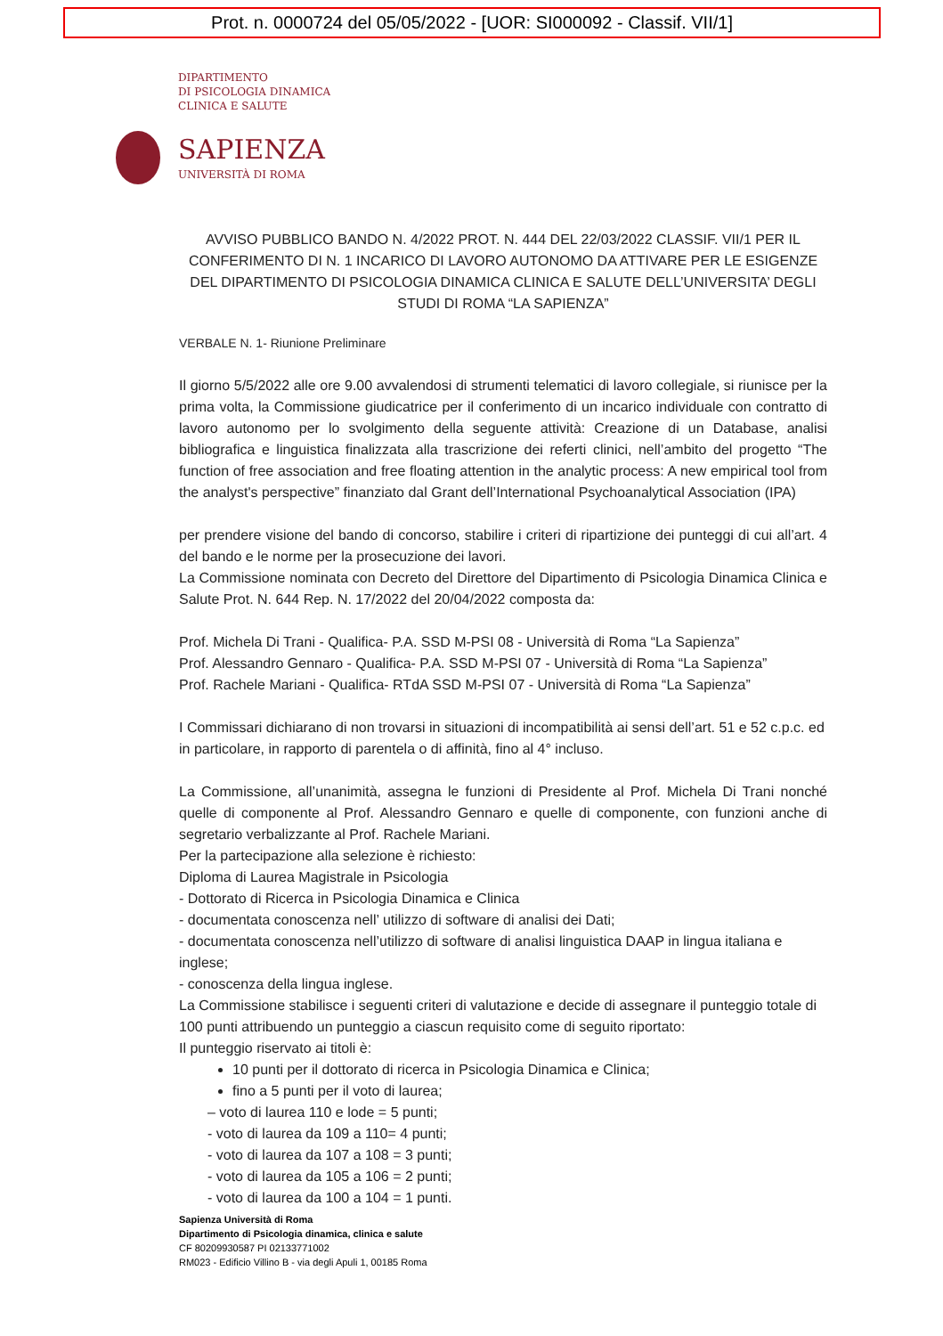Prot. n. 0000724 del 05/05/2022 - [UOR: SI000092 - Classif. VII/1]
DIPARTIMENTO
DI PSICOLOGIA DINAMICA
CLINICA E SALUTE
SAPIENZA
UNIVERSITÀ DI ROMA
AVVISO PUBBLICO BANDO N. 4/2022 PROT. N. 444 DEL 22/03/2022 CLASSIF. VII/1 PER IL CONFERIMENTO DI N. 1 INCARICO DI LAVORO AUTONOMO DA ATTIVARE PER LE ESIGENZE DEL DIPARTIMENTO DI PSICOLOGIA DINAMICA CLINICA E SALUTE DELL’UNIVERSITA’ DEGLI STUDI DI ROMA “LA SAPIENZA”
VERBALE N. 1- Riunione Preliminare
Il giorno 5/5/2022 alle ore 9.00 avvalendosi di strumenti telematici di lavoro collegiale, si riunisce per la prima volta, la Commissione giudicatrice per il conferimento di un incarico individuale con contratto di lavoro autonomo per lo svolgimento della seguente attività: Creazione di un Database, analisi bibliografica e linguistica finalizzata alla trascrizione dei referti clinici, nell’ambito del progetto “The function of free association and free floating attention in the analytic process: A new empirical tool from the analyst's perspective” finanziato dal Grant dell’International Psychoanalytical Association (IPA)
per prendere visione del bando di concorso, stabilire i criteri di ripartizione dei punteggi di cui all’art. 4 del bando e le norme per la prosecuzione dei lavori.
La Commissione nominata con Decreto del Direttore del Dipartimento di Psicologia Dinamica Clinica e Salute Prot. N. 644 Rep. N. 17/2022 del 20/04/2022 composta da:
Prof. Michela Di Trani - Qualifica- P.A. SSD M-PSI 08 - Università di Roma “La Sapienza”
Prof. Alessandro Gennaro - Qualifica- P.A. SSD M-PSI 07 - Università di Roma “La Sapienza”
Prof. Rachele Mariani - Qualifica- RTdA SSD M-PSI 07 - Università di Roma “La Sapienza”
I Commissari dichiarano di non trovarsi in situazioni di incompatibilità ai sensi dell’art. 51 e 52 c.p.c. ed in particolare, in rapporto di parentela o di affinità, fino al 4° incluso.
La Commissione, all’unanimità, assegna le funzioni di Presidente al Prof. Michela Di Trani nonché quelle di componente al Prof. Alessandro Gennaro e quelle di componente, con funzioni anche di segretario verbalizzante al Prof. Rachele Mariani.
Per la partecipazione alla selezione è richiesto:
Diploma di Laurea Magistrale in Psicologia
- Dottorato di Ricerca in Psicologia Dinamica e Clinica
- documentata conoscenza nell’ utilizzo di software di analisi dei Dati;
- documentata conoscenza nell’utilizzo di software di analisi linguistica DAAP in lingua italiana e inglese;
- conoscenza della lingua inglese.
La Commissione stabilisce i seguenti criteri di valutazione e decide di assegnare il punteggio totale di 100 punti attribuendo un punteggio a ciascun requisito come di seguito riportato:
Il punteggio riservato ai titoli è:
10 punti per il dottorato di ricerca in Psicologia Dinamica e Clinica;
fino a 5 punti per il voto di laurea;
– voto di laurea 110 e lode = 5 punti;
- voto di laurea da 109 a 110= 4 punti;
- voto di laurea da 107 a 108 = 3 punti;
- voto di laurea da 105 a 106 = 2 punti;
- voto di laurea da 100 a 104 = 1 punti.
Sapienza Università di Roma
Dipartimento di Psicologia dinamica, clinica e salute
CF 80209930587 PI 02133771002
RM023 - Edificio Villino B - via degli Apuli 1, 00185 Roma